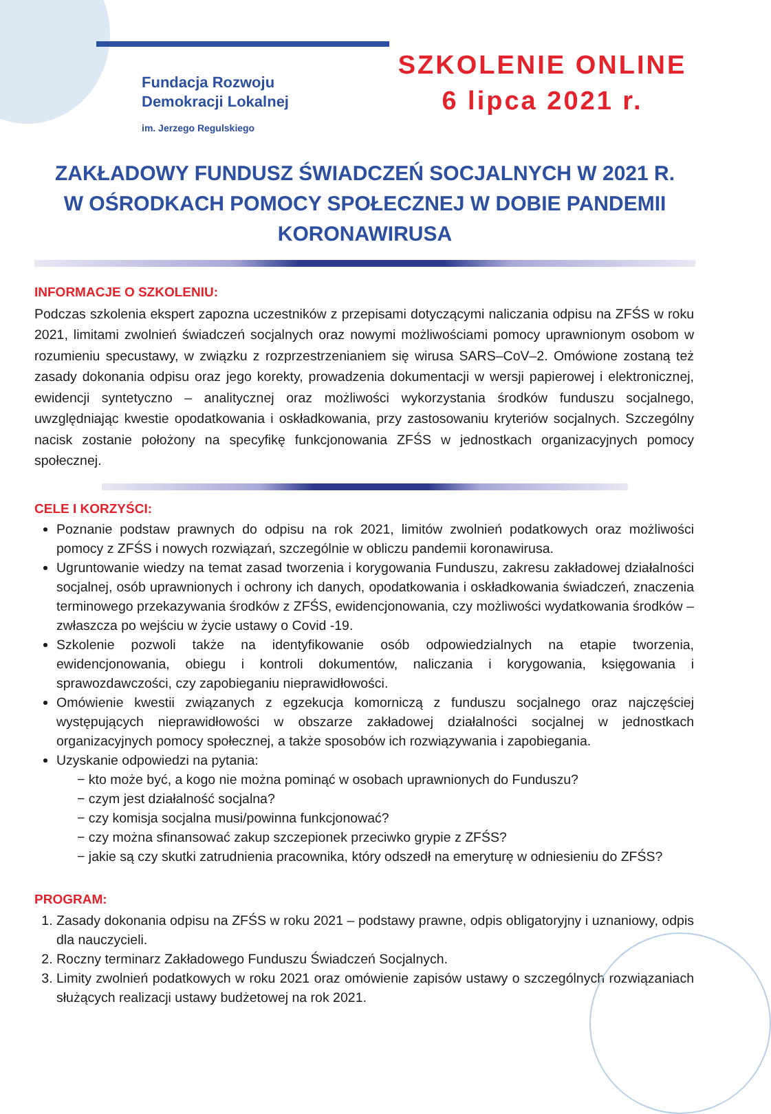Fundacja Rozwoju
Demokracji Lokalnej
im. Jerzego Regulskiego
SZKOLENIE ONLINE
6 lipca 2021 r.
ZAKŁADOWY FUNDUSZ ŚWIADCZEŃ SOCJALNYCH W 2021 R.
W OŚRODKACH POMOCY SPOŁECZNEJ W DOBIE PANDEMII KORONAWIRUSA
INFORMACJE O SZKOLENIU:
Podczas szkolenia ekspert zapozna uczestników z przepisami dotyczącymi naliczania odpisu na ZFŚS w roku 2021, limitami zwolnień świadczeń socjalnych oraz nowymi możliwościami pomocy uprawnionym osobom w rozumieniu specustawy, w związku z rozprzestrzenianiem się wirusa SARS–CoV–2. Omówione zostaną też zasady dokonania odpisu oraz jego korekty, prowadzenia dokumentacji w wersji papierowej i elektronicznej, ewidencji syntetyczno – analitycznej oraz możliwości wykorzystania środków funduszu socjalnego, uwzględniając kwestie opodatkowania i oskładkowania, przy zastosowaniu kryteriów socjalnych. Szczególny nacisk zostanie położony na specyfikę funkcjonowania ZFŚS w jednostkach organizacyjnych pomocy społecznej.
CELE I KORZYŚCI:
Poznanie podstaw prawnych do odpisu na rok 2021, limitów zwolnień podatkowych oraz możliwości pomocy z ZFŚS i nowych rozwiązań, szczególnie w obliczu pandemii koronawirusa.
Ugruntowanie wiedzy na temat zasad tworzenia i korygowania Funduszu, zakresu zakładowej działalności socjalnej, osób uprawnionych i ochrony ich danych, opodatkowania i oskładkowania świadczeń, znaczenia terminowego przekazywania środków z ZFŚS, ewidencjonowania, czy możliwości wydatkowania środków – zwłaszcza po wejściu w życie ustawy o Covid -19.
Szkolenie pozwoli także na identyfikowanie osób odpowiedzialnych na etapie tworzenia, ewidencjonowania, obiegu i kontroli dokumentów, naliczania i korygowania, księgowania i sprawozdawczości, czy zapobieganiu nieprawidłowości.
Omówienie kwestii związanych z egzekucja komorniczą z funduszu socjalnego oraz najczęściej występujących nieprawidłowości w obszarze zakładowej działalności socjalnej w jednostkach organizacyjnych pomocy społecznej, a także sposobów ich rozwiązywania i zapobiegania.
Uzyskanie odpowiedzi na pytania:
− kto może być, a kogo nie można pominąć w osobach uprawnionych do Funduszu?
− czym jest działalność socjalna?
− czy komisja socjalna musi/powinna funkcjonować?
− czy można sfinansować zakup szczepionek przeciwko grypie z ZFŚS?
− jakie są czy skutki zatrudnienia pracownika, który odszedł na emeryturę w odniesieniu do ZFŚS?
PROGRAM:
1. Zasady dokonania odpisu na ZFŚS w roku 2021 – podstawy prawne, odpis obligatoryjny i uznaniowy, odpis dla nauczycieli.
2. Roczny terminarz Zakładowego Funduszu Świadczeń Socjalnych.
3. Limity zwolnień podatkowych w roku 2021 oraz omówienie zapisów ustawy o szczególnych rozwiązaniach służących realizacji ustawy budżetowej na rok 2021.